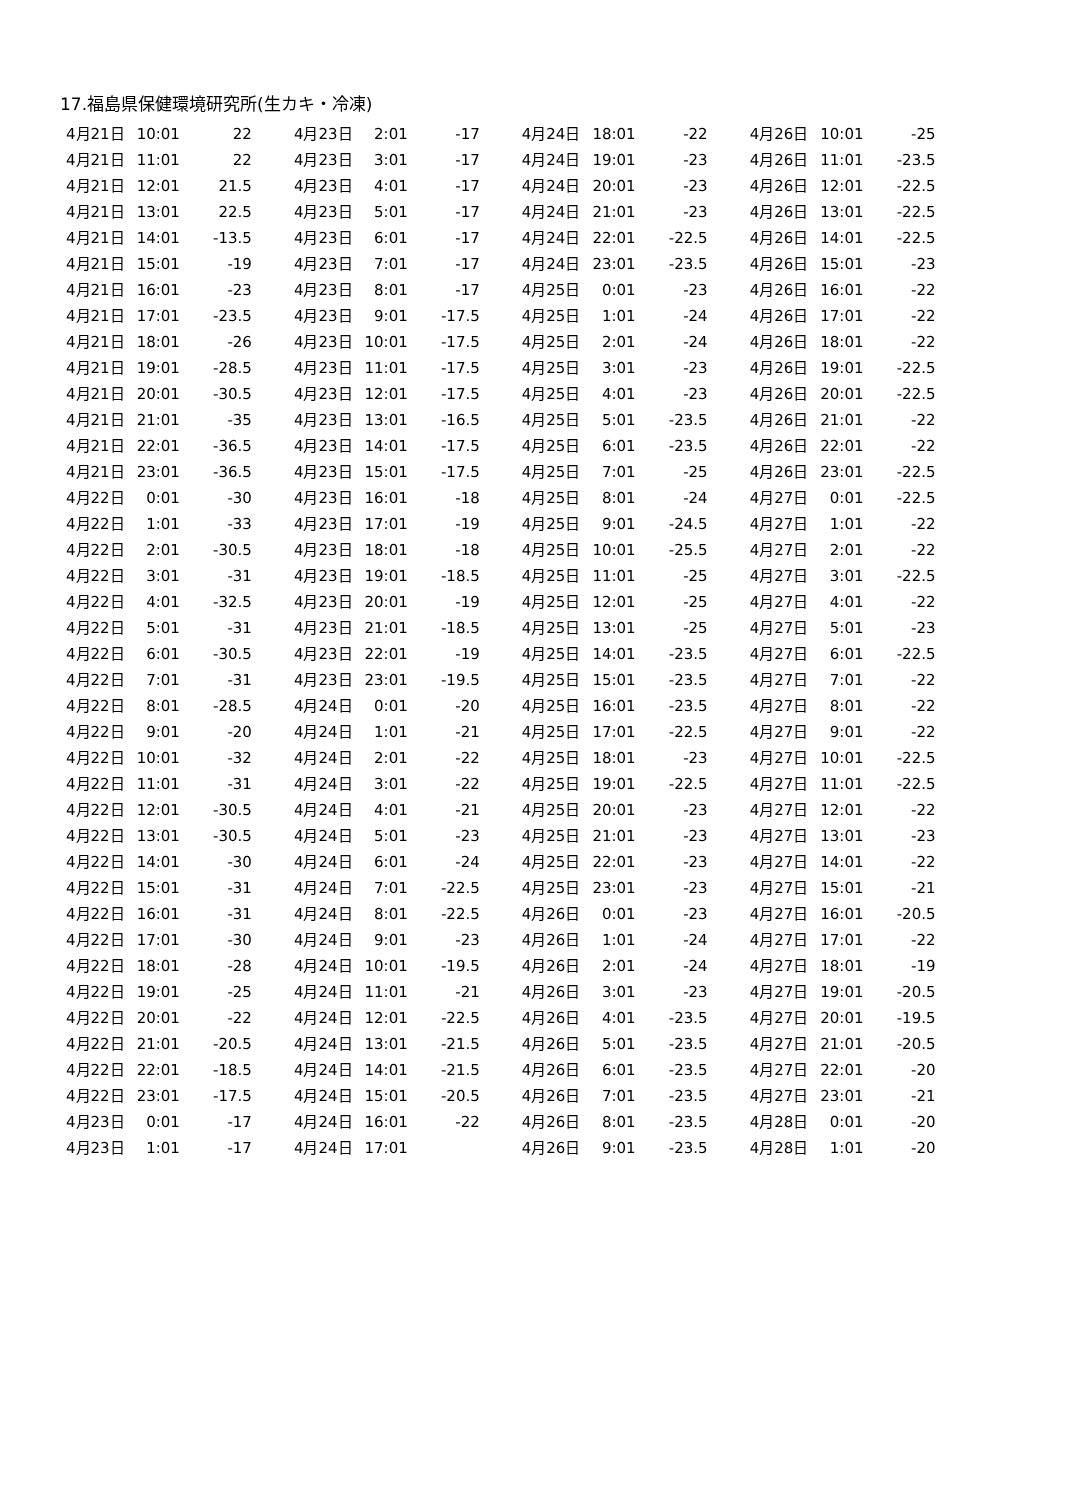17.福島県保健環境研究所(生カキ・冷凍)
| 4月21日 | 10:01 | 22 |
| 4月21日 | 11:01 | 22 |
| 4月21日 | 12:01 | 21.5 |
| 4月21日 | 13:01 | 22.5 |
| 4月21日 | 14:01 | -13.5 |
| 4月21日 | 15:01 | -19 |
| 4月21日 | 16:01 | -23 |
| 4月21日 | 17:01 | -23.5 |
| 4月21日 | 18:01 | -26 |
| 4月21日 | 19:01 | -28.5 |
| 4月21日 | 20:01 | -30.5 |
| 4月21日 | 21:01 | -35 |
| 4月21日 | 22:01 | -36.5 |
| 4月21日 | 23:01 | -36.5 |
| 4月22日 | 0:01 | -30 |
| 4月22日 | 1:01 | -33 |
| 4月22日 | 2:01 | -30.5 |
| 4月22日 | 3:01 | -31 |
| 4月22日 | 4:01 | -32.5 |
| 4月22日 | 5:01 | -31 |
| 4月22日 | 6:01 | -30.5 |
| 4月22日 | 7:01 | -31 |
| 4月22日 | 8:01 | -28.5 |
| 4月22日 | 9:01 | -20 |
| 4月22日 | 10:01 | -32 |
| 4月22日 | 11:01 | -31 |
| 4月22日 | 12:01 | -30.5 |
| 4月22日 | 13:01 | -30.5 |
| 4月22日 | 14:01 | -30 |
| 4月22日 | 15:01 | -31 |
| 4月22日 | 16:01 | -31 |
| 4月22日 | 17:01 | -30 |
| 4月22日 | 18:01 | -28 |
| 4月22日 | 19:01 | -25 |
| 4月22日 | 20:01 | -22 |
| 4月22日 | 21:01 | -20.5 |
| 4月22日 | 22:01 | -18.5 |
| 4月22日 | 23:01 | -17.5 |
| 4月23日 | 0:01 | -17 |
| 4月23日 | 1:01 | -17 |
| 4月23日 | 2:01 | -17 |
| 4月23日 | 3:01 | -17 |
| 4月23日 | 4:01 | -17 |
| 4月23日 | 5:01 | -17 |
| 4月23日 | 6:01 | -17 |
| 4月23日 | 7:01 | -17 |
| 4月23日 | 8:01 | -17 |
| 4月23日 | 9:01 | -17.5 |
| 4月23日 | 10:01 | -17.5 |
| 4月23日 | 11:01 | -17.5 |
| 4月23日 | 12:01 | -17.5 |
| 4月23日 | 13:01 | -16.5 |
| 4月23日 | 14:01 | -17.5 |
| 4月23日 | 15:01 | -17.5 |
| 4月23日 | 16:01 | -18 |
| 4月23日 | 17:01 | -19 |
| 4月23日 | 18:01 | -18 |
| 4月23日 | 19:01 | -18.5 |
| 4月23日 | 20:01 | -19 |
| 4月23日 | 21:01 | -18.5 |
| 4月23日 | 22:01 | -19 |
| 4月23日 | 23:01 | -19.5 |
| 4月24日 | 0:01 | -20 |
| 4月24日 | 1:01 | -21 |
| 4月24日 | 2:01 | -22 |
| 4月24日 | 3:01 | -22 |
| 4月24日 | 4:01 | -21 |
| 4月24日 | 5:01 | -23 |
| 4月24日 | 6:01 | -24 |
| 4月24日 | 7:01 | -22.5 |
| 4月24日 | 8:01 | -22.5 |
| 4月24日 | 9:01 | -23 |
| 4月24日 | 10:01 | -19.5 |
| 4月24日 | 11:01 | -21 |
| 4月24日 | 12:01 | -22.5 |
| 4月24日 | 13:01 | -21.5 |
| 4月24日 | 14:01 | -21.5 |
| 4月24日 | 15:01 | -20.5 |
| 4月24日 | 16:01 | -22 |
| 4月24日 | 17:01 | |
| 4月24日 | 18:01 | -22 |
| 4月24日 | 19:01 | -23 |
| 4月24日 | 20:01 | -23 |
| 4月24日 | 21:01 | -23 |
| 4月24日 | 22:01 | -22.5 |
| 4月24日 | 23:01 | -23.5 |
| 4月25日 | 0:01 | -23 |
| 4月25日 | 1:01 | -24 |
| 4月25日 | 2:01 | -24 |
| 4月25日 | 3:01 | -23 |
| 4月25日 | 4:01 | -23 |
| 4月25日 | 5:01 | -23.5 |
| 4月25日 | 6:01 | -23.5 |
| 4月25日 | 7:01 | -25 |
| 4月25日 | 8:01 | -24 |
| 4月25日 | 9:01 | -24.5 |
| 4月25日 | 10:01 | -25.5 |
| 4月25日 | 11:01 | -25 |
| 4月25日 | 12:01 | -25 |
| 4月25日 | 13:01 | -25 |
| 4月25日 | 14:01 | -23.5 |
| 4月25日 | 15:01 | -23.5 |
| 4月25日 | 16:01 | -23.5 |
| 4月25日 | 17:01 | -22.5 |
| 4月25日 | 18:01 | -23 |
| 4月25日 | 19:01 | -22.5 |
| 4月25日 | 20:01 | -23 |
| 4月25日 | 21:01 | -23 |
| 4月25日 | 22:01 | -23 |
| 4月25日 | 23:01 | -23 |
| 4月26日 | 0:01 | -23 |
| 4月26日 | 1:01 | -24 |
| 4月26日 | 2:01 | -24 |
| 4月26日 | 3:01 | -23 |
| 4月26日 | 4:01 | -23.5 |
| 4月26日 | 5:01 | -23.5 |
| 4月26日 | 6:01 | -23.5 |
| 4月26日 | 7:01 | -23.5 |
| 4月26日 | 8:01 | -23.5 |
| 4月26日 | 9:01 | -23.5 |
| 4月26日 | 10:01 | -25 |
| 4月26日 | 11:01 | -23.5 |
| 4月26日 | 12:01 | -22.5 |
| 4月26日 | 13:01 | -22.5 |
| 4月26日 | 14:01 | -22.5 |
| 4月26日 | 15:01 | -23 |
| 4月26日 | 16:01 | -22 |
| 4月26日 | 17:01 | -22 |
| 4月26日 | 18:01 | -22 |
| 4月26日 | 19:01 | -22.5 |
| 4月26日 | 20:01 | -22.5 |
| 4月26日 | 21:01 | -22 |
| 4月26日 | 22:01 | -22 |
| 4月26日 | 23:01 | -22.5 |
| 4月27日 | 0:01 | -22.5 |
| 4月27日 | 1:01 | -22 |
| 4月27日 | 2:01 | -22 |
| 4月27日 | 3:01 | -22.5 |
| 4月27日 | 4:01 | -22 |
| 4月27日 | 5:01 | -23 |
| 4月27日 | 6:01 | -22.5 |
| 4月27日 | 7:01 | -22 |
| 4月27日 | 8:01 | -22 |
| 4月27日 | 9:01 | -22 |
| 4月27日 | 10:01 | -22.5 |
| 4月27日 | 11:01 | -22.5 |
| 4月27日 | 12:01 | -22 |
| 4月27日 | 13:01 | -23 |
| 4月27日 | 14:01 | -22 |
| 4月27日 | 15:01 | -21 |
| 4月27日 | 16:01 | -20.5 |
| 4月27日 | 17:01 | -22 |
| 4月27日 | 18:01 | -19 |
| 4月27日 | 19:01 | -20.5 |
| 4月27日 | 20:01 | -19.5 |
| 4月27日 | 21:01 | -20.5 |
| 4月27日 | 22:01 | -20 |
| 4月27日 | 23:01 | -21 |
| 4月28日 | 0:01 | -20 |
| 4月28日 | 1:01 | -20 |